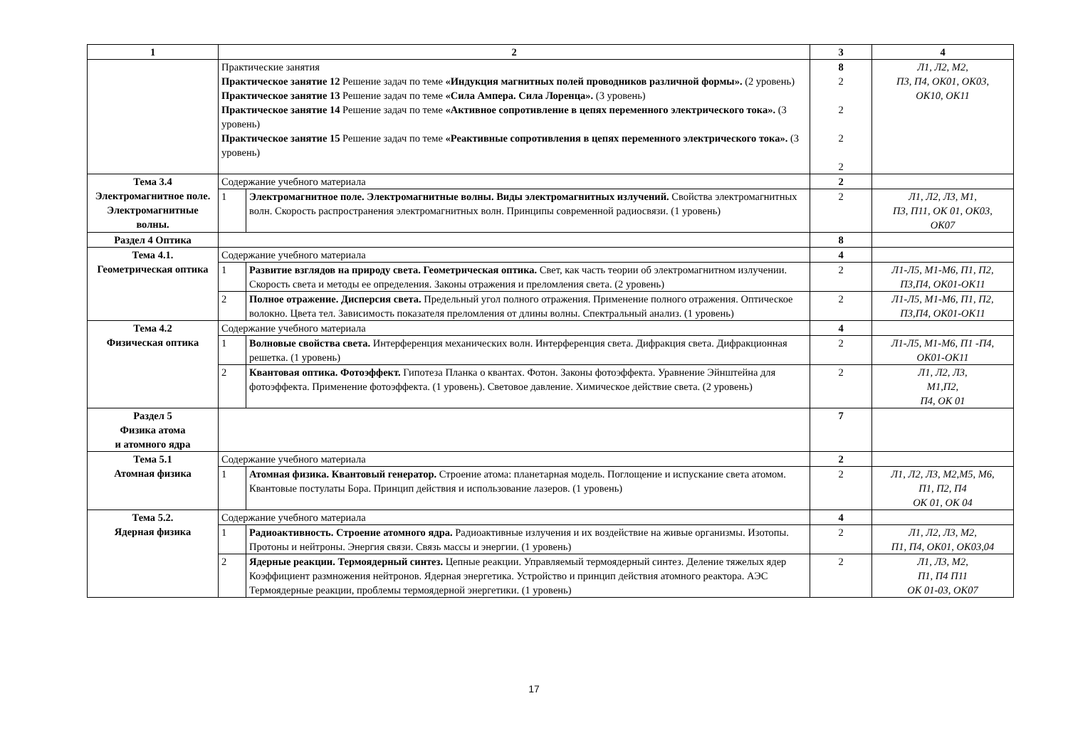| 1 | 2 | | 3 | 4 |
| --- | --- | --- | --- | --- |
| | Практические занятия Практическое занятие 12 Решение задач по теме «Индукция магнитных полей проводников различной формы». (2 уровень) Практическое занятие 13 Решение задач по теме «Сила Ампера. Сила Лоренца». (3 уровень) Практическое занятие 14 Решение задач по теме «Активное сопротивление в цепях переменного электрического тока». (3 уровень) Практическое занятие 15 Решение задач по теме «Реактивные сопротивления в цепях переменного электрического тока». (3 уровень) | | 8 2 2 2 2 | Л1, Л2, М2, П3, П4, ОК01, ОК03, ОК10, ОК11 |
| Тема 3.4 Электромагнитное поле. Электромагнитные волны. | Содержание учебного материала | | 2 | |
| | 1 | Электромагнитное поле. Электромагнитные волны. Виды электромагнитных излучений. Свойства электромагнитных волн. Скорость распространения электромагнитных волн. Принципы современной радиосвязи. (1 уровень) | 2 | Л1, Л2, Л3, М1, П3, П11, ОК 01, ОК03, ОК07 |
| Раздел 4 Оптика | | | 8 | |
| Тема 4.1. Геометрическая оптика | Содержание учебного материала | | 4 | |
| | 1 | Развитие взглядов на природу света. Геометрическая оптика. Свет, как часть теории об электромагнитном излучении. Скорость света и методы ее определения. Законы отражения и преломления света. (2 уровень) | 2 | Л1-Л5, М1-М6, П1, П2, П3,П4, ОК01-ОК11 |
| | 2 | Полное отражение. Дисперсия света. Предельный угол полного отражения. Применение полного отражения. Оптическое волокно. Цвета тел. Зависимость показателя преломления от длины волны. Спектральный анализ. (1 уровень) | 2 | Л1-Л5, М1-М6, П1, П2, П3,П4, ОК01-ОК11 |
| Тема 4.2 Физическая оптика | Содержание учебного материала | | 4 | |
| | 1 | Волновые свойства света. Интерференция механических волн. Интерференция света. Дифракция света. Дифракционная решетка. (1 уровень) | 2 | Л1-Л5, М1-М6, П1 -П4, ОК01-ОК11 |
| | 2 | Квантовая оптика. Фотоэффект. Гипотеза Планка о квантах. Фотон. Законы фотоэффекта. Уравнение Эйнштейна для фотоэффекта. Применение фотоэффекта. (1 уровень). Световое давление. Химическое действие света. (2 уровень) | 2 | Л1, Л2, Л3, М1,П2, П4, ОК 01 |
| Раздел 5 Физика атома и атомного ядра | | | 7 | |
| Тема 5.1 Атомная физика | Содержание учебного материала | | 2 | |
| | 1 | Атомная физика. Квантовый генератор. Строение атома: планетарная модель. Поглощение и испускание света атомом. Квантовые постулаты Бора. Принцип действия и использование лазеров. (1 уровень) | 2 | Л1, Л2, Л3, М2,М5, М6, П1, П2, П4 ОК 01, ОК 04 |
| Тема 5.2. Ядерная физика | Содержание учебного материала | | 4 | |
| | 1 | Радиоактивность. Строение атомного ядра. Радиоактивные излучения и их воздействие на живые организмы. Изотопы. Протоны и нейтроны. Энергия связи. Связь массы и энергии. (1 уровень) | 2 | Л1, Л2, Л3, М2, П1, П4, ОК01, ОК03,04 |
| | 2 | Ядерные реакции. Термоядерный синтез. Цепные реакции. Управляемый термоядерный синтез. Деление тяжелых ядер Коэффициент размножения нейтронов. Ядерная энергетика. Устройство и принцип действия атомного реактора. АЭС Термоядерные реакции, проблемы термоядерной энергетики. (1 уровень) | 2 | Л1, Л3, М2, П1, П4 П11 ОК 01-03, ОК07 |
17